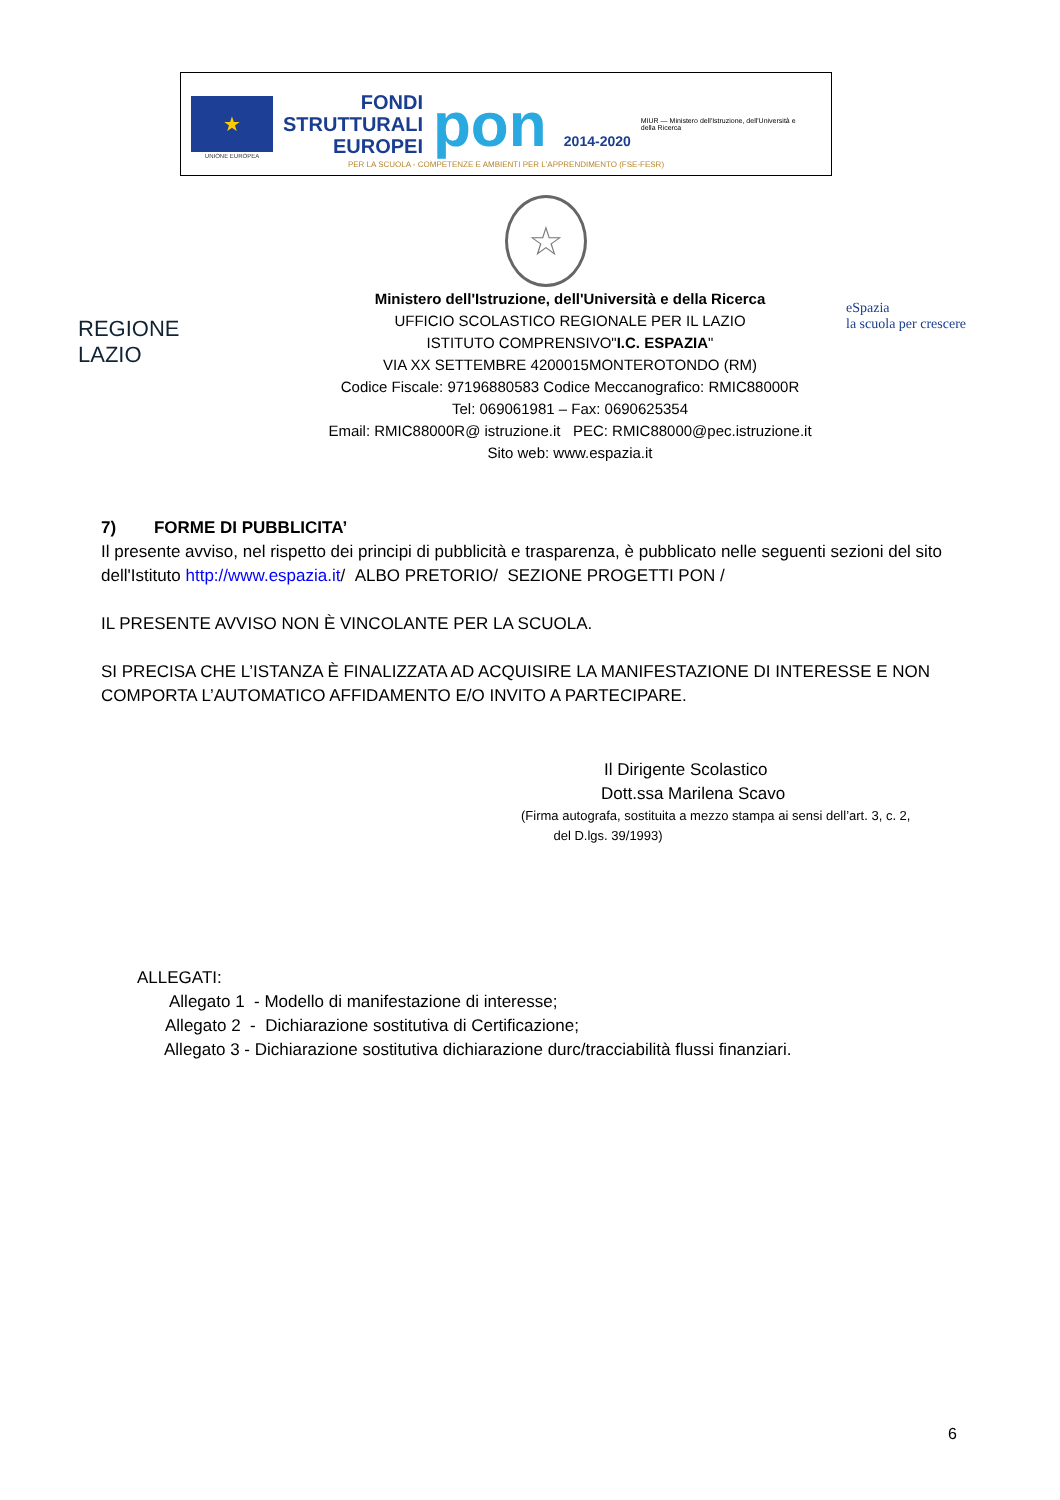★
UNIONE EUROPEA
FONDI
STRUTTURALI
EUROPEI
pon 2014-2020
MIUR — Ministero dell'Istruzione, dell'Università e della Ricerca
PER LA SCUOLA - COMPETENZE E AMBIENTI PER L'APPRENDIMENTO (FSE-FESR)
☆
REGIONE
LAZIO
eSpazia
la scuola per crescere
Ministero dell'Istruzione, dell'Università e della Ricerca
UFFICIO SCOLASTICO REGIONALE PER IL LAZIO
ISTITUTO COMPRENSIVO"I.C. ESPAZIA"
VIA XX SETTEMBRE 4200015MONTEROTONDO (RM)
Codice Fiscale: 97196880583 Codice Meccanografico: RMIC88000R
Tel: 069061981 – Fax: 0690625354
Email: RMIC88000R@ istruzione.it PEC: RMIC88000@pec.istruzione.it
Sito web: www.espazia.it
7) FORME DI PUBBLICITA’
Il presente avviso, nel rispetto dei principi di pubblicità e trasparenza, è pubblicato nelle seguenti sezioni del sito dell'Istituto http://www.espazia.it/ ALBO PRETORIO/ SEZIONE PROGETTI PON /
IL PRESENTE AVVISO NON È VINCOLANTE PER LA SCUOLA.
SI PRECISA CHE L’ISTANZA È FINALIZZATA AD ACQUISIRE LA MANIFESTAZIONE DI INTERESSE E NON COMPORTA L’AUTOMATICO AFFIDAMENTO E/O INVITO A PARTECIPARE.
Il Dirigente Scolastico
Dott.ssa Marilena Scavo
(Firma autografa, sostituita a mezzo stampa ai sensi dell’art. 3, c. 2,
del D.lgs. 39/1993)
ALLEGATI:
Allegato 1 - Modello di manifestazione di interesse;
Allegato 2 - Dichiarazione sostitutiva di Certificazione;
Allegato 3 - Dichiarazione sostitutiva dichiarazione durc/tracciabilità flussi finanziari.
6